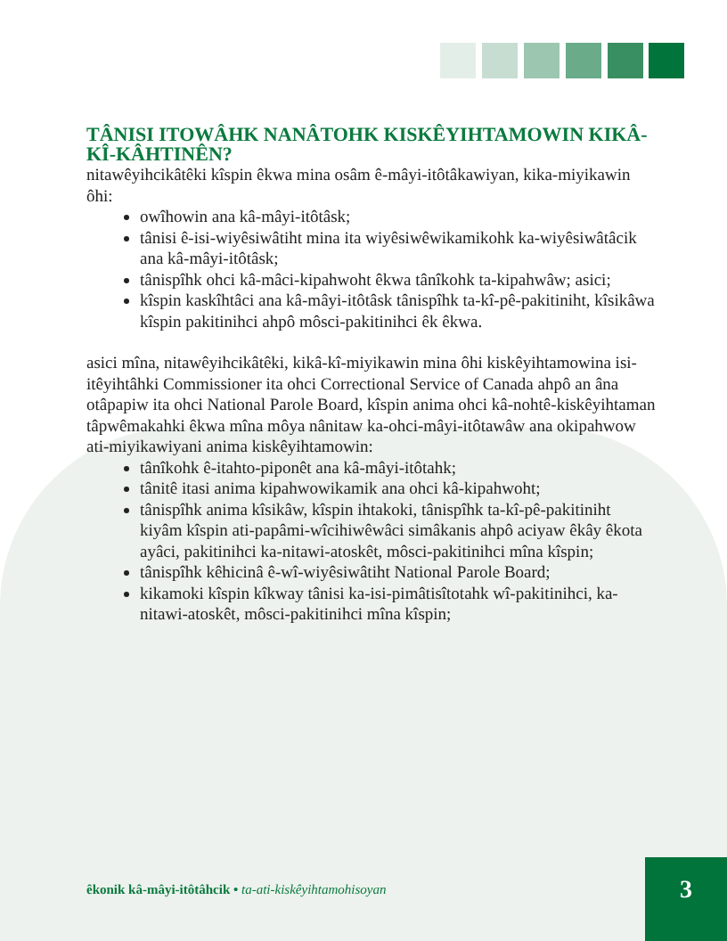TÂNISI ITOWÂHK NANÂTOHK KISKÊYIHTAMOWIN KIKÂ-KÎ-KÂHTINÊN?
nitawêyihcikâtêki kîspin êkwa mina osâm ê-mâyi-itôtâkawiyan, kika-miyikawin ôhi:
owîhowin ana kâ-mâyi-itôtâsk;
tânisi ê-isi-wiyêsiwâtiht mina ita wiyêsiwêwikamikohk ka-wiyêsiwâtâcik ana kâ-mâyi-itôtâsk;
tânispîhk ohci kâ-mâci-kipahwoht êkwa tânîkohk ta-kipahwâw; asici;
kîspin kaskîhtâci ana kâ-mâyi-itôtâsk tânispîhk ta-kî-pê-pakitiniht, kîsikâwa kîspin pakitinihci ahpô môsci-pakitinihci êk êkwa.
asici mîna, nitawêyihcikâtêki, kikâ-kî-miyikawin mina ôhi kiskêyihtamowina isi-itêyihtâhki Commissioner ita ohci Correctional Service of Canada ahpô an âna otâpapiw ita ohci National Parole Board, kîspin anima ohci kâ-nohtê-kiskêyihtaman tâpwêmakahki êkwa mîna môya nânitaw ka-ohci-mâyi-itôtawâw ana okipahwow ati-miyikawiyani anima kiskêyihtamowin:
tânîkohk ê-itahto-piponêt ana kâ-mâyi-itôtahk;
tânitê itasi anima kipahwowikamik ana ohci kâ-kipahwoht;
tânispîhk anima kîsikâw, kîspin ihtakoki, tânispîhk ta-kî-pê-pakitiniht kiyâm kîspin ati-papâmi-wîcihiwêwâci simâkanis ahpô aciyaw êkây êkota ayâci, pakitinihci ka-nitawi-atoskêt, môsci-pakitinihci mîna kîspin;
tânispîhk kêhicinâ ê-wî-wiyêsiwâtiht National Parole Board;
kikamoki kîspin kîkway tânisi ka-isi-pimâtisîtotahk wî-pakitinihci, ka-nitawi-atoskêt, môsci-pakitinihci mîna kîspin;
êkonik kâ-mâyi-itôtâhcik • ta-ati-kiskêyihtamohisoyan
3